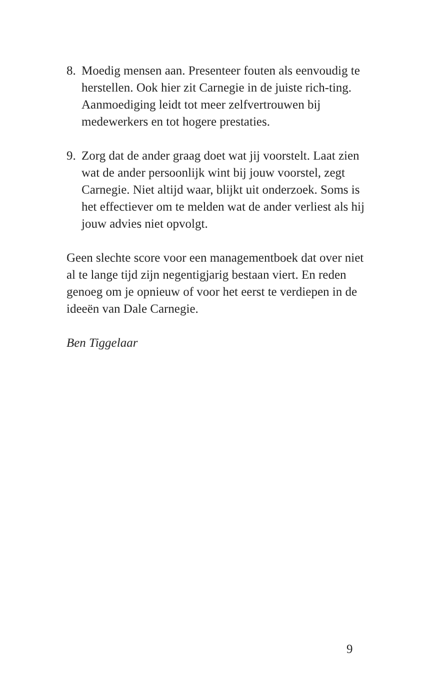8. Moedig mensen aan. Presenteer fouten als eenvoudig te herstellen. Ook hier zit Carnegie in de juiste rich-ting. Aanmoediging leidt tot meer zelfvertrouwen bij medewerkers en tot hogere prestaties.
9. Zorg dat de ander graag doet wat jij voorstelt. Laat zien wat de ander persoonlijk wint bij jouw voorstel, zegt Carnegie. Niet altijd waar, blijkt uit onderzoek. Soms is het effectiever om te melden wat de ander verliest als hij jouw advies niet opvolgt.
Geen slechte score voor een managementboek dat over niet al te lange tijd zijn negentigjarig bestaan viert. En reden genoeg om je opnieuw of voor het eerst te verdiepen in de ideeën van Dale Carnegie.
Ben Tiggelaar
9